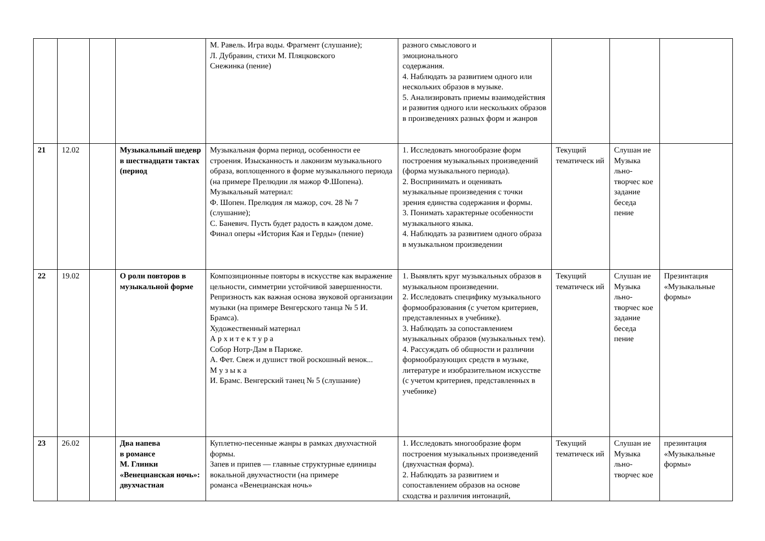| | | | | М. Равель. Игра воды. Фрагмент (слушание); Л. Дубравин, стихи М. Пляцковского Снежинка (пение) | разного смыслового и эмоционального содержания. 4. Наблюдать за развитием одного или нескольких образов в музыке. 5. Анализировать приемы взаимодействия и развития одного или нескольких образов в произведениях разных форм и жанров | | | |
| 21 | 12.02 | | Музыкальный шедевр в шестнадцати тактах (период | Музыкальная форма период, особенности ее строения. Изысканность и лаконизм музыкального образа, воплощенного в форме музыкального периода (на примере Прелюдии ля мажор Ф.Шопена). Музыкальный материал: Ф. Шопен. Прелюдия ля мажор, соч. 28 № 7 (слушание); С. Баневич. Пусть будет радость в каждом доме. Финал оперы «История Кая и Герды» (пение) | 1. Исследовать многообразие форм построения музыкальных произведений (форма музыкального периода). 2. Воспринимать и оценивать музыкальные произведения с точки зрения единства содержания и формы. 3. Понимать характерные особенности музыкального языка. 4. Наблюдать за развитием одного образа в музыкальном произведении | Текущий тематическ ий | Слушан ие Музыка льно-творчес кое задание беседа пение | |
| 22 | 19.02 | | О роли повторов в музыкальной форме | Композиционные повторы в искусстве как выражение цельности, симметрии устойчивой завершенности. Репризность как важная основа звуковой организации музыки (на примере Венгерского танца № 5 И. Брамса). Художественный материал А р х и т е к т у р а Собор Нотр-Дам в Париже. А. Фет. Свеж и душист твой роскошный венок... М у з ы к а И. Брамс. Венгерский танец № 5 (слушание) | 1. Выявлять круг музыкальных образов в музыкальном произведении. 2. Исследовать специфику музыкального формообразования (с учетом критериев, представленных в учебнике). 3. Наблюдать за сопоставлением музыкальных образов (музыкальных тем). 4. Рассуждать об общности и различии формообразующих средств в музыке, литературе и изобразительном искусстве (с учетом критериев, представленных в учебнике) | Текущий тематическ ий | Слушан ие Музыка льно-творчес кое задание беседа пение | Презинтация «Музыкальные формы» |
| 23 | 26.02 | | Два напева в романсе М. Глинки «Венецианская ночь»: двухчастная | Куплетно-песенные жанры в рамках двухчастной формы. Запев и припев — главные структурные единицы вокальной двухчастности (на примере романса «Венецианская ночь» | 1. Исследовать многообразие форм построения музыкальных произведений (двухчастная форма). 2. Наблюдать за развитием и сопоставлением образов на основе сходства и различия интонаций, | Текущий тематическ ий | Слушан ие Музыка льно-творчес кое | презинтация «Музыкальные формы» |